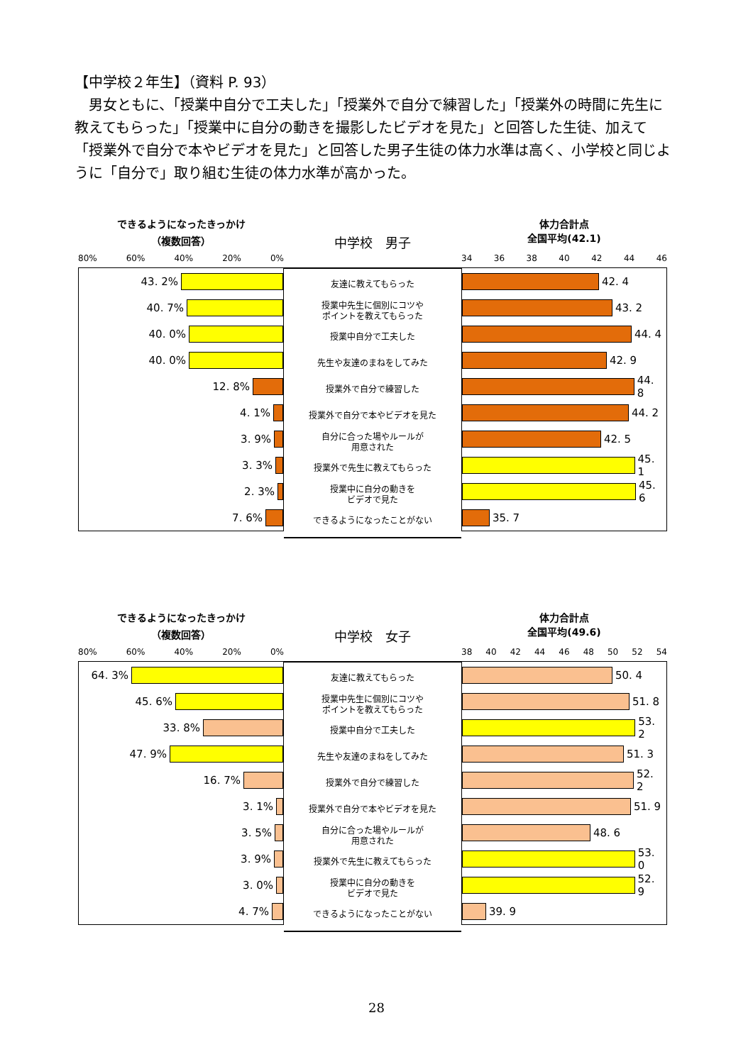【中学校２年生】（資料 P. 93）
男女ともに、「授業中自分で工夫した」「授業外で自分で練習した」「授業外の時間に先生に教えてもらった」「授業中に自分の動きを撮影したビデオを見た」と回答した生徒、加えて「授業外で自分で本やビデオを見た」と回答した男子生徒の体力水準は高く、小学校と同じように「自分で」取り組む生徒の体力水準が高かった。
できるようになったきっかけ
（複数回答）
80% 60% 40% 20% 0%
43. 2%
40. 7%
40. 0%
40. 0%
12. 8%
4. 1%
3. 9%
3. 3%
2. 3%
7. 6%
中学校　男子
友達に教えてもらった
授業中先生に個別にコツや
ポイントを教えてもらった
授業中自分で工夫した
先生や友達のまねをしてみた
授業外で自分で練習した
授業外で自分で本やビデオを見た
自分に合った場やルールが
用意された
授業外で先生に教えてもらった
授業中に自分の動きを
ビデオで見た
できるようになったことがない
体力合計点
全国平均(42.1)
34 36 38 40 42 44 46
42. 4
43. 2
44. 4
42. 9
44. 8
44. 2
42. 5
45. 1
45. 6
35. 7
できるようになったきっかけ
（複数回答）
80% 60% 40% 20% 0%
64. 3%
45. 6%
33. 8%
47. 9%
16. 7%
3. 1%
3. 5%
3. 9%
3. 0%
4. 7%
中学校　女子
友達に教えてもらった
授業中先生に個別にコツや
ポイントを教えてもらった
授業中自分で工夫した
先生や友達のまねをしてみた
授業外で自分で練習した
授業外で自分で本やビデオを見た
自分に合った場やルールが
用意された
授業外で先生に教えてもらった
授業中に自分の動きを
ビデオで見た
できるようになったことがない
体力合計点
全国平均(49.6)
38 40 42 44 46 48 50 52 54
50. 4
51. 8
53. 2
51. 3
52. 2
51. 9
48. 6
53. 0
52. 9
39. 9
28